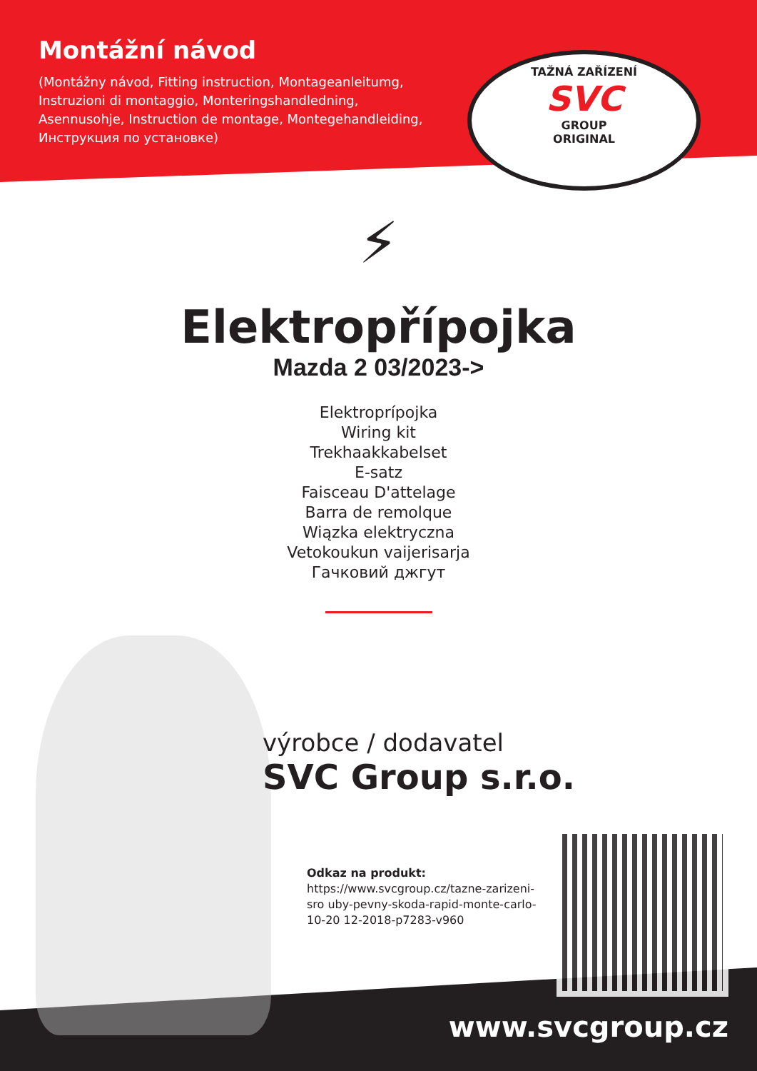Montážní návod
(Montážny návod, Fitting instruction, Montageanleitumg, Instruzioni di montaggio, Monteringshandledning, Asennusohje, Instruction de montage, Montegehandleiding, Инструкция по установке)
TAŽNÁ ZAŘÍZENÍ
SVC
GROUP
ORIGINAL
⚡
Elektropřípojka
Mazda 2 03/2023->
Elektroprípojka
Wiring kit
Trekhaakkabelset
E-satz
Faisceau D'attelage
Barra de remolque
Wiązka elektryczna
Vetokoukun vaijerisarja
Гачковий джгут
výrobce / dodavatel
SVC Group s.r.o.
Odkaz na produkt:
https://www.svcgroup.cz/tazne-zarizeni-sro uby-pevny-skoda-rapid-monte-carlo-10-20 12-2018-p7283-v960
www.svcgroup.cz